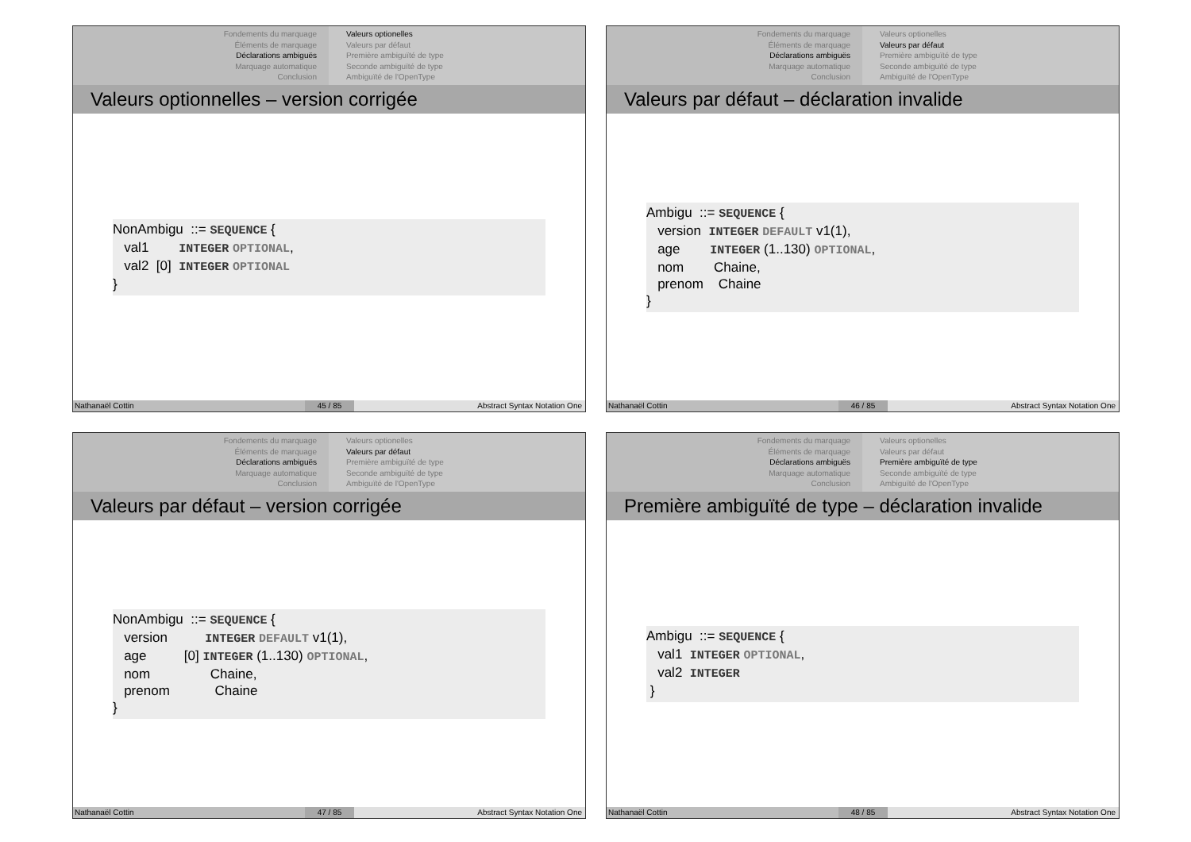Fondements du marquage
Éléments de marquage
Déclarations ambiguës
Marquage automatique
Conclusion
Valeurs optionelles
Valeurs par défaut
Première ambiguïté de type
Seconde ambiguïté de type
Ambiguïté de l'OpenType
Valeurs optionnelles – version corrigée
NonAmbigu  ::= SEQUENCE {
   val1        INTEGER OPTIONAL,
   val2  [0]  INTEGER OPTIONAL
}
Nathanaël Cottin 45 / 85 Abstract Syntax Notation One
Fondements du marquage
Éléments de marquage
Déclarations ambiguës
Marquage automatique
Conclusion
Valeurs optionelles
Valeurs par défaut
Première ambiguïté de type
Seconde ambiguïté de type
Ambiguïté de l'OpenType
Valeurs par défaut – déclaration invalide
Ambigu  ::= SEQUENCE {
   version  INTEGER DEFAULT v1(1),
   age        INTEGER (1..130) OPTIONAL,
   nom        Chaine,
   prenom    Chaine
}
Nathanaël Cottin 46 / 85 Abstract Syntax Notation One
Fondements du marquage
Éléments de marquage
Déclarations ambiguës
Marquage automatique
Conclusion
Valeurs optionelles
Valeurs par défaut
Première ambiguïté de type
Seconde ambiguïté de type
Ambiguïté de l'OpenType
Valeurs par défaut – version corrigée
NonAmbigu  ::= SEQUENCE {
   version          INTEGER DEFAULT v1(1),
   age          [0] INTEGER (1..130) OPTIONAL,
   nom                Chaine,
   prenom            Chaine
}
Nathanaël Cottin 47 / 85 Abstract Syntax Notation One
Fondements du marquage
Éléments de marquage
Déclarations ambiguës
Marquage automatique
Conclusion
Valeurs optionelles
Valeurs par défaut
Première ambiguïté de type
Seconde ambiguïté de type
Ambiguïté de l'OpenType
Première ambiguïté de type – déclaration invalide
Ambigu  ::= SEQUENCE {
   val1  INTEGER OPTIONAL,
   val2  INTEGER
 }
Nathanaël Cottin 48 / 85 Abstract Syntax Notation One